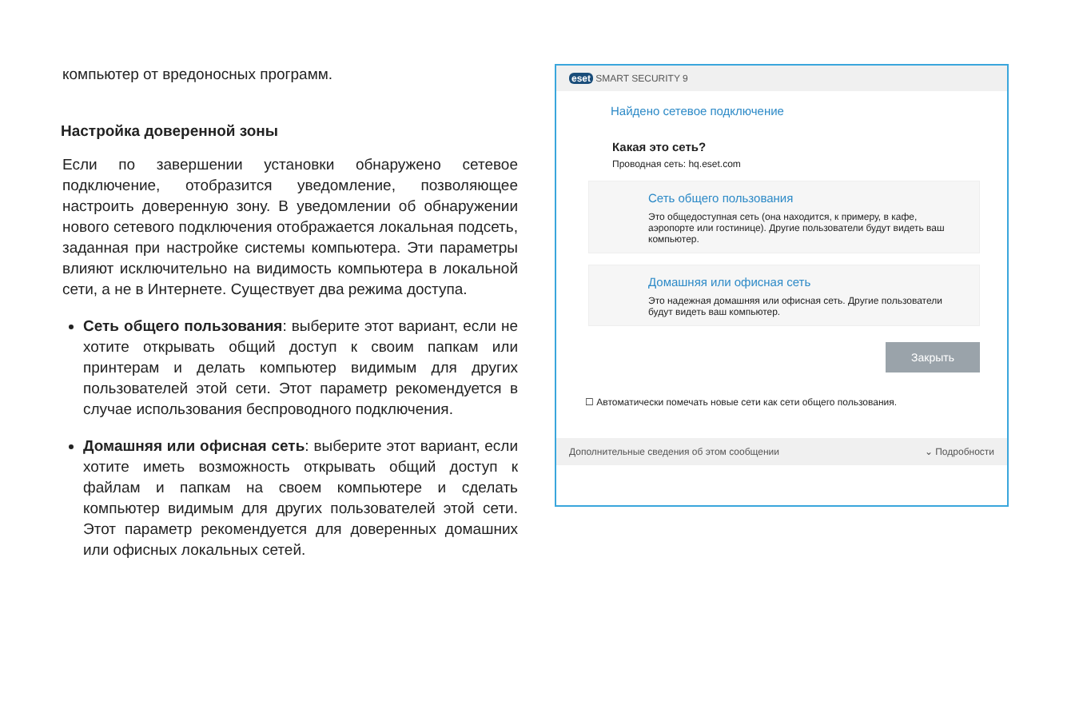компьютер от вредоносных программ.
Настройка доверенной зоны
Если по завершении установки обнаружено сетевое подключение, отобразится уведомление, позволяющее настроить доверенную зону. В уведомлении об обнаружении нового сетевого подключения отображается локальная подсеть, заданная при настройке системы компьютера. Эти параметры влияют исключительно на видимость компьютера в локальной сети, а не в Интернете. Существует два режима доступа.
Сеть общего пользования: выберите этот вариант, если не хотите открывать общий доступ к своим папкам или принтерам и делать компьютер видимым для других пользователей этой сети. Этот параметр рекомендуется в случае использования беспроводного подключения.
Домашняя или офисная сеть: выберите этот вариант, если хотите иметь возможность открывать общий доступ к файлам и папкам на своем компьютере и сделать компьютер видимым для других пользователей этой сети. Этот параметр рекомендуется для доверенных домашних или офисных локальных сетей.
eset SMART SECURITY 9
Найдено сетевое подключение
Какая это сеть?
Проводная сеть: hq.eset.com
Сеть общего пользования
Это общедоступная сеть (она находится, к примеру, в кафе, аэропорте или гостинице). Другие пользователи будут видеть ваш компьютер.
Домашняя или офисная сеть
Это надежная домашняя или офисная сеть. Другие пользователи будут видеть ваш компьютер.
Закрыть
☐ Автоматически помечать новые сети как сети общего пользования.
Дополнительные сведения об этом сообщении ⌄ Подробности